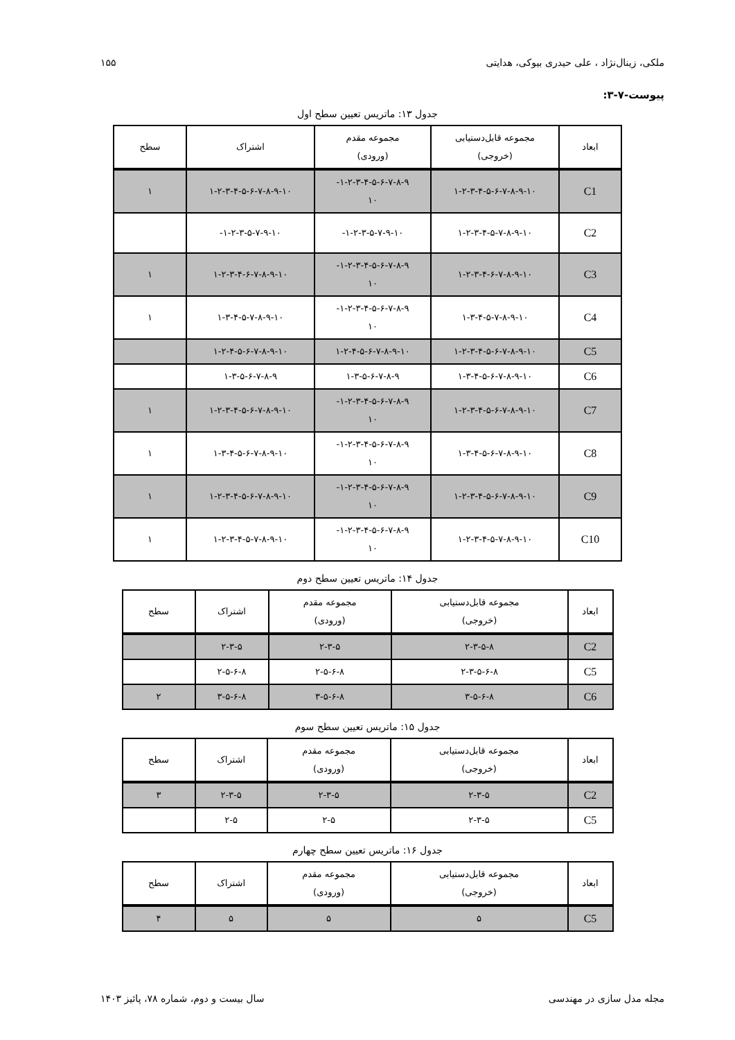ملکی، زینال‌نژاد ، علی حیدری بیوکی، هدایتی ۱۵۵
پیوست-۷-۳:
جدول ۱۳: ماتریس تعیین سطح اول
| ابعاد | مجموعه قابل‌دستیابی (خروجی) | مجموعه مقدم (ورودی) | اشتراک | سطح |
| --- | --- | --- | --- | --- |
| C1 | ۱-۲-۳-۴-۵-۶-۷-۸-۹-۱۰ | ۱-۲-۳-۴-۵-۶-۷-۸-۹- ۱۰ | ۱-۲-۳-۴-۵-۶-۷-۸-۹-۱۰ | ۱ |
| C2 | ۱-۲-۳-۴-۵-۷-۸-۹-۱۰ | ۱-۲-۳-۵-۷-۹-۱۰- | ۱-۲-۳-۵-۷-۹-۱۰- | |
| C3 | ۱-۲-۳-۴-۶-۷-۸-۹-۱۰ | ۱-۲-۳-۴-۵-۶-۷-۸-۹- ۱۰ | ۱-۲-۳-۴-۶-۷-۸-۹-۱۰ | ۱ |
| C4 | ۱-۳-۴-۵-۷-۸-۹-۱۰ | ۱-۲-۳-۴-۵-۶-۷-۸-۹- ۱۰ | ۱-۳-۴-۵-۷-۸-۹-۱۰ | ۱ |
| C5 | ۱-۲-۳-۴-۵-۶-۷-۸-۹-۱۰ | ۱-۲-۴-۵-۶-۷-۸-۹-۱۰ | ۱-۲-۴-۵-۶-۷-۸-۹-۱۰ | |
| C6 | ۱-۳-۴-۵-۶-۷-۸-۹-۱۰ | ۱-۳-۵-۶-۷-۸-۹ | ۱-۳-۵-۶-۷-۸-۹ | |
| C7 | ۱-۲-۳-۴-۵-۶-۷-۸-۹-۱۰ | ۱-۲-۳-۴-۵-۶-۷-۸-۹- ۱۰ | ۱-۲-۳-۴-۵-۶-۷-۸-۹-۱۰ | ۱ |
| C8 | ۱-۳-۴-۵-۶-۷-۸-۹-۱۰ | ۱-۲-۳-۴-۵-۶-۷-۸-۹- ۱۰ | ۱-۳-۴-۵-۶-۷-۸-۹-۱۰ | ۱ |
| C9 | ۱-۲-۳-۴-۵-۶-۷-۸-۹-۱۰ | ۱-۲-۳-۴-۵-۶-۷-۸-۹- ۱۰ | ۱-۲-۳-۴-۵-۶-۷-۸-۹-۱۰ | ۱ |
| C10 | ۱-۲-۳-۴-۵-۷-۸-۹-۱۰ | ۱-۲-۳-۴-۵-۶-۷-۸-۹- ۱۰ | ۱-۲-۳-۴-۵-۷-۸-۹-۱۰ | ۱ |
جدول ۱۴: ماتریس تعیین سطح دوم
| ابعاد | مجموعه قابل‌دستیابی (خروجی) | مجموعه مقدم (ورودی) | اشتراک | سطح |
| --- | --- | --- | --- | --- |
| C2 | ۲-۳-۵-۸ | ۲-۳-۵ | ۲-۳-۵ | |
| C5 | ۲-۳-۵-۶-۸ | ۲-۵-۶-۸ | ۲-۵-۶-۸ | |
| C6 | ۳-۵-۶-۸ | ۳-۵-۶-۸ | ۳-۵-۶-۸ | ۲ |
جدول ۱۵: ماتریس تعیین سطح سوم
| ابعاد | مجموعه قابل‌دستیابی (خروجی) | مجموعه مقدم (ورودی) | اشتراک | سطح |
| --- | --- | --- | --- | --- |
| C2 | ۲-۳-۵ | ۲-۳-۵ | ۲-۳-۵ | ۳ |
| C5 | ۲-۳-۵ | ۲-۵ | ۲-۵ | |
جدول ۱۶: ماتریس تعیین سطح چهارم
| ابعاد | مجموعه قابل‌دستیابی (خروجی) | مجموعه مقدم (ورودی) | اشتراک | سطح |
| --- | --- | --- | --- | --- |
| C5 | ۵ | ۵ | ۵ | ۴ |
مجله مدل سازی در مهندسی سال بیست و دوم، شماره ۷۸، پائیز ۱۴۰۳